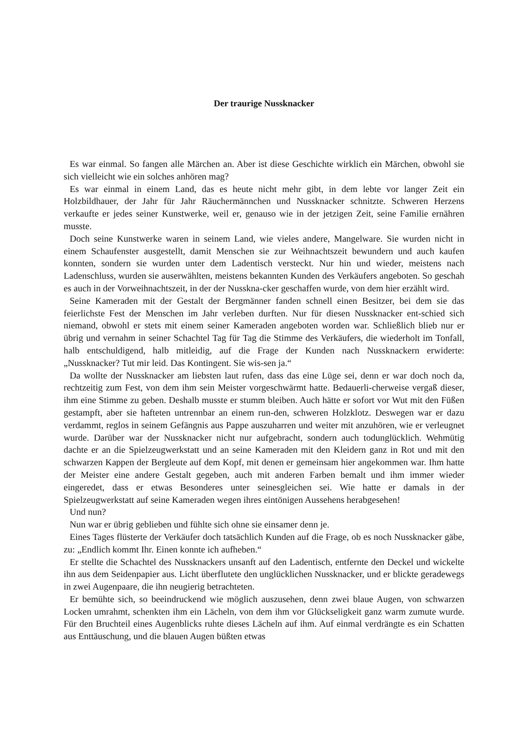Der traurige Nussknacker
Es war einmal. So fangen alle Märchen an. Aber ist diese Geschichte wirklich ein Märchen, obwohl sie sich vielleicht wie ein solches anhören mag?
Es war einmal in einem Land, das es heute nicht mehr gibt, in dem lebte vor langer Zeit ein Holzbildhauer, der Jahr für Jahr Räuchermännchen und Nussknacker schnitzte. Schweren Herzens verkaufte er jedes seiner Kunstwerke, weil er, genauso wie in der jetzigen Zeit, seine Familie ernähren musste.
Doch seine Kunstwerke waren in seinem Land, wie vieles andere, Mangelware. Sie wurden nicht in einem Schaufenster ausgestellt, damit Menschen sie zur Weihnachtszeit bewundern und auch kaufen konnten, sondern sie wurden unter dem Ladentisch versteckt. Nur hin und wieder, meistens nach Ladenschluss, wurden sie auserwählten, meistens bekannten Kunden des Verkäufers angeboten. So geschah es auch in der Vorweihnachtszeit, in der der Nusskna-cker geschaffen wurde, von dem hier erzählt wird.
Seine Kameraden mit der Gestalt der Bergmänner fanden schnell einen Besitzer, bei dem sie das feierlichste Fest der Menschen im Jahr verleben durften. Nur für diesen Nussknacker ent-schied sich niemand, obwohl er stets mit einem seiner Kameraden angeboten worden war. Schließlich blieb nur er übrig und vernahm in seiner Schachtel Tag für Tag die Stimme des Verkäufers, die wiederholt im Tonfall, halb entschuldigend, halb mitleidig, auf die Frage der Kunden nach Nussknackern erwiderte: „Nussknacker? Tut mir leid. Das Kontingent. Sie wis-sen ja.“
Da wollte der Nussknacker am liebsten laut rufen, dass das eine Lüge sei, denn er war doch noch da, rechtzeitig zum Fest, von dem ihm sein Meister vorgeschwärmt hatte. Bedauerli-cherweise vergaß dieser, ihm eine Stimme zu geben. Deshalb musste er stumm bleiben. Auch hätte er sofort vor Wut mit den Füßen gestampft, aber sie hafteten untrennbar an einem run-den, schweren Holzklotz. Deswegen war er dazu verdammt, reglos in seinem Gefängnis aus Pappe auszuharren und weiter mit anzuhören, wie er verleugnet wurde. Darüber war der Nussknacker nicht nur aufgebracht, sondern auch todunglücklich. Wehmütig dachte er an die Spielzeugwerkstatt und an seine Kameraden mit den Kleidern ganz in Rot und mit den schwarzen Kappen der Bergleute auf dem Kopf, mit denen er gemeinsam hier angekommen war. Ihm hatte der Meister eine andere Gestalt gegeben, auch mit anderen Farben bemalt und ihm immer wieder eingeredet, dass er etwas Besonderes unter seinesgleichen sei. Wie hatte er damals in der Spielzeugwerkstatt auf seine Kameraden wegen ihres eintönigen Aussehens herabgesehen!
Und nun?
Nun war er übrig geblieben und fühlte sich ohne sie einsamer denn je.
Eines Tages flüsterte der Verkäufer doch tatsächlich Kunden auf die Frage, ob es noch Nussknacker gäbe, zu: „Endlich kommt Ihr. Einen konnte ich aufheben.“
Er stellte die Schachtel des Nussknackers unsanft auf den Ladentisch, entfernte den Deckel und wickelte ihn aus dem Seidenpapier aus. Licht überflutete den unglücklichen Nussknacker, und er blickte geradewegs in zwei Augenpaare, die ihn neugierig betrachteten.
Er bemühte sich, so beeindruckend wie möglich auszusehen, denn zwei blaue Augen, von schwarzen Locken umrahmt, schenkten ihm ein Lächeln, von dem ihm vor Glückseligkeit ganz warm zumute wurde. Für den Bruchteil eines Augenblicks ruhte dieses Lächeln auf ihm. Auf einmal verdrängte es ein Schatten aus Enttäuschung, und die blauen Augen büßten etwas